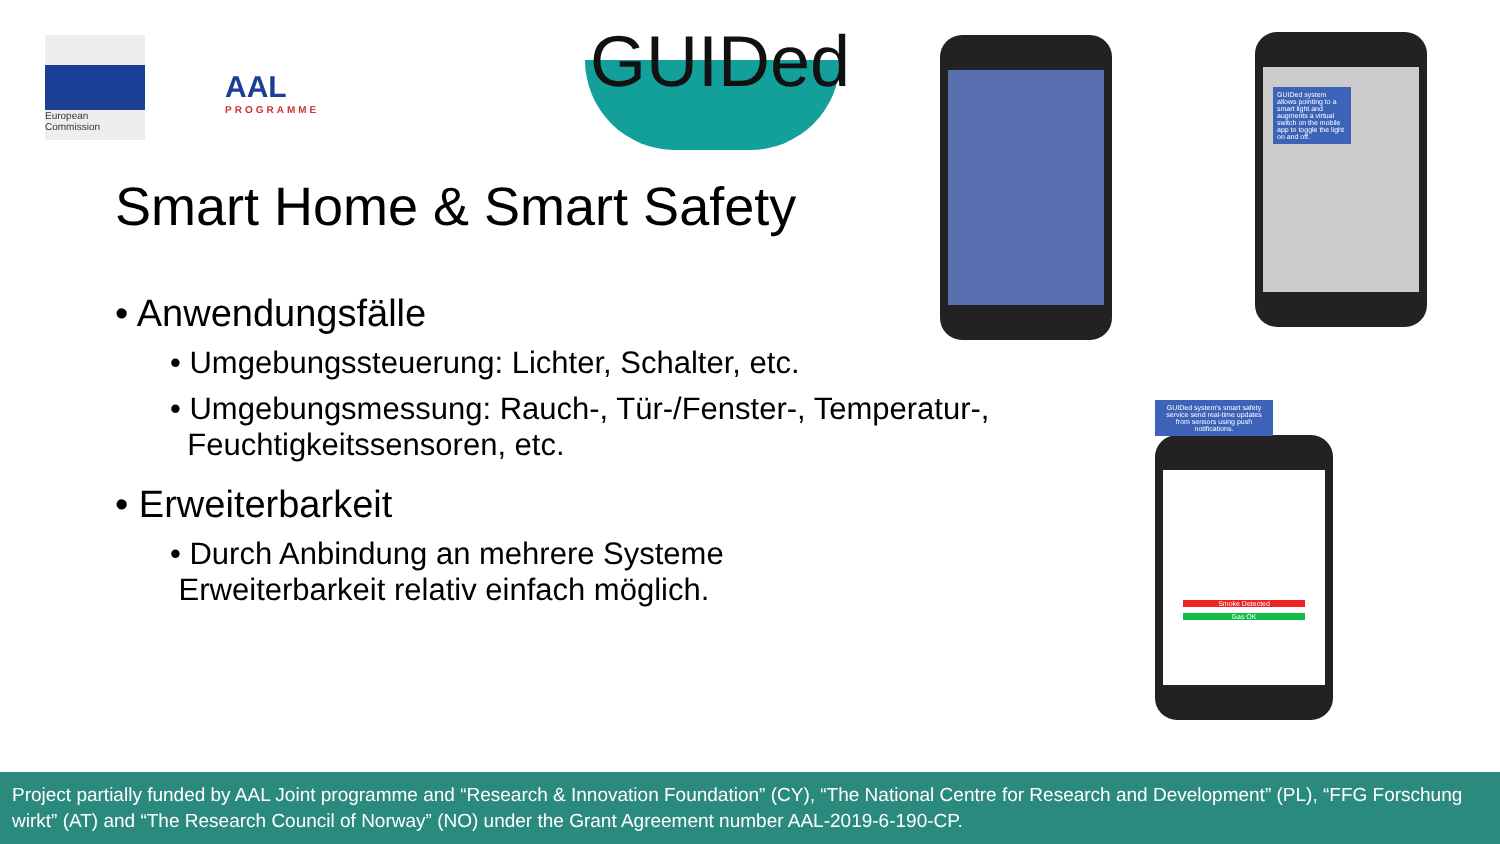European
Commission
AAL
PROGRAMME
GUIDed
Smart Home & Smart Safety
• Anwendungsfälle
• Umgebungssteuerung: Lichter, Schalter, etc.
• Umgebungsmessung: Rauch-, Tür-/Fenster-, Temperatur-,
Feuchtigkeitssensoren, etc.
• Erweiterbarkeit
• Durch Anbindung an mehrere Systeme
Erweiterbarkeit relativ einfach möglich.
GUIDed system allows pointing to a smart light and augments a virtual switch on the mobile app to toggle the light on and off.
Smoke Detected
Gas OK
GUIDed system's smart safety service send real-time updates from sensors using push notifications.
Project partially funded by AAL Joint programme and “Research & Innovation Foundation” (CY), “The National Centre for Research and Development” (PL), “FFG Forschung wirkt” (AT) and “The Research Council of Norway” (NO) under the Grant Agreement number AAL-2019-6-190-CP.